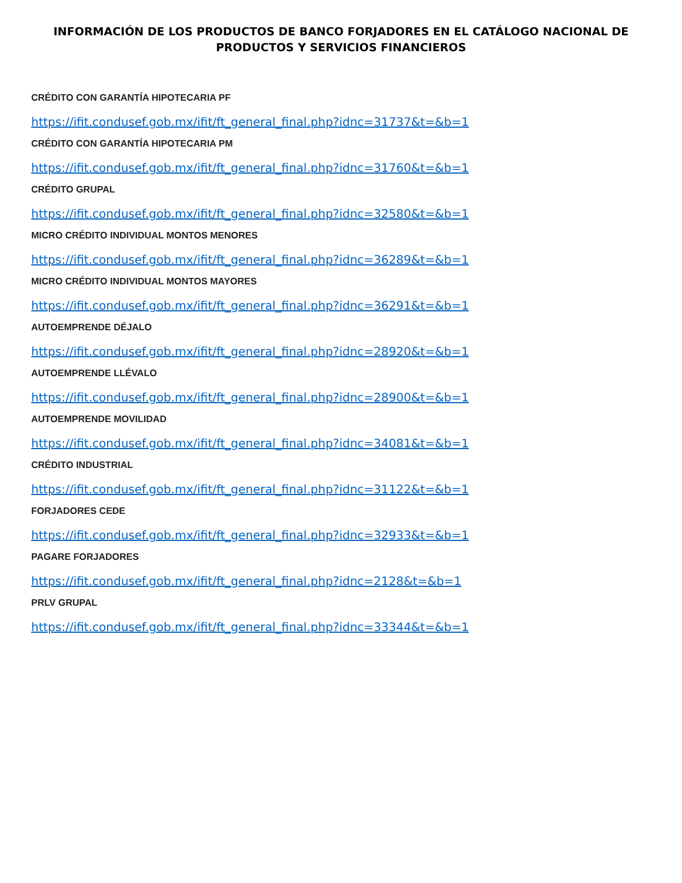INFORMACIÓN DE LOS PRODUCTOS DE BANCO FORJADORES EN EL CATÁLOGO NACIONAL DE PRODUCTOS Y SERVICIOS FINANCIEROS
CRÉDITO CON GARANTÍA HIPOTECARIA PF
https://ifit.condusef.gob.mx/ifit/ft_general_final.php?idnc=31737&t=&b=1
CRÉDITO CON GARANTÍA HIPOTECARIA PM
https://ifit.condusef.gob.mx/ifit/ft_general_final.php?idnc=31760&t=&b=1
CRÉDITO GRUPAL
https://ifit.condusef.gob.mx/ifit/ft_general_final.php?idnc=32580&t=&b=1
MICRO CRÉDITO INDIVIDUAL MONTOS MENORES
https://ifit.condusef.gob.mx/ifit/ft_general_final.php?idnc=36289&t=&b=1
MICRO CRÉDITO INDIVIDUAL MONTOS MAYORES
https://ifit.condusef.gob.mx/ifit/ft_general_final.php?idnc=36291&t=&b=1
AUTOEMPRENDE DÉJALO
https://ifit.condusef.gob.mx/ifit/ft_general_final.php?idnc=28920&t=&b=1
AUTOEMPRENDE LLÉVALO
https://ifit.condusef.gob.mx/ifit/ft_general_final.php?idnc=28900&t=&b=1
AUTOEMPRENDE MOVILIDAD
https://ifit.condusef.gob.mx/ifit/ft_general_final.php?idnc=34081&t=&b=1
CRÉDITO INDUSTRIAL
https://ifit.condusef.gob.mx/ifit/ft_general_final.php?idnc=31122&t=&b=1
FORJADORES CEDE
https://ifit.condusef.gob.mx/ifit/ft_general_final.php?idnc=32933&t=&b=1
PAGARE FORJADORES
https://ifit.condusef.gob.mx/ifit/ft_general_final.php?idnc=2128&t=&b=1
PRLV GRUPAL
https://ifit.condusef.gob.mx/ifit/ft_general_final.php?idnc=33344&t=&b=1